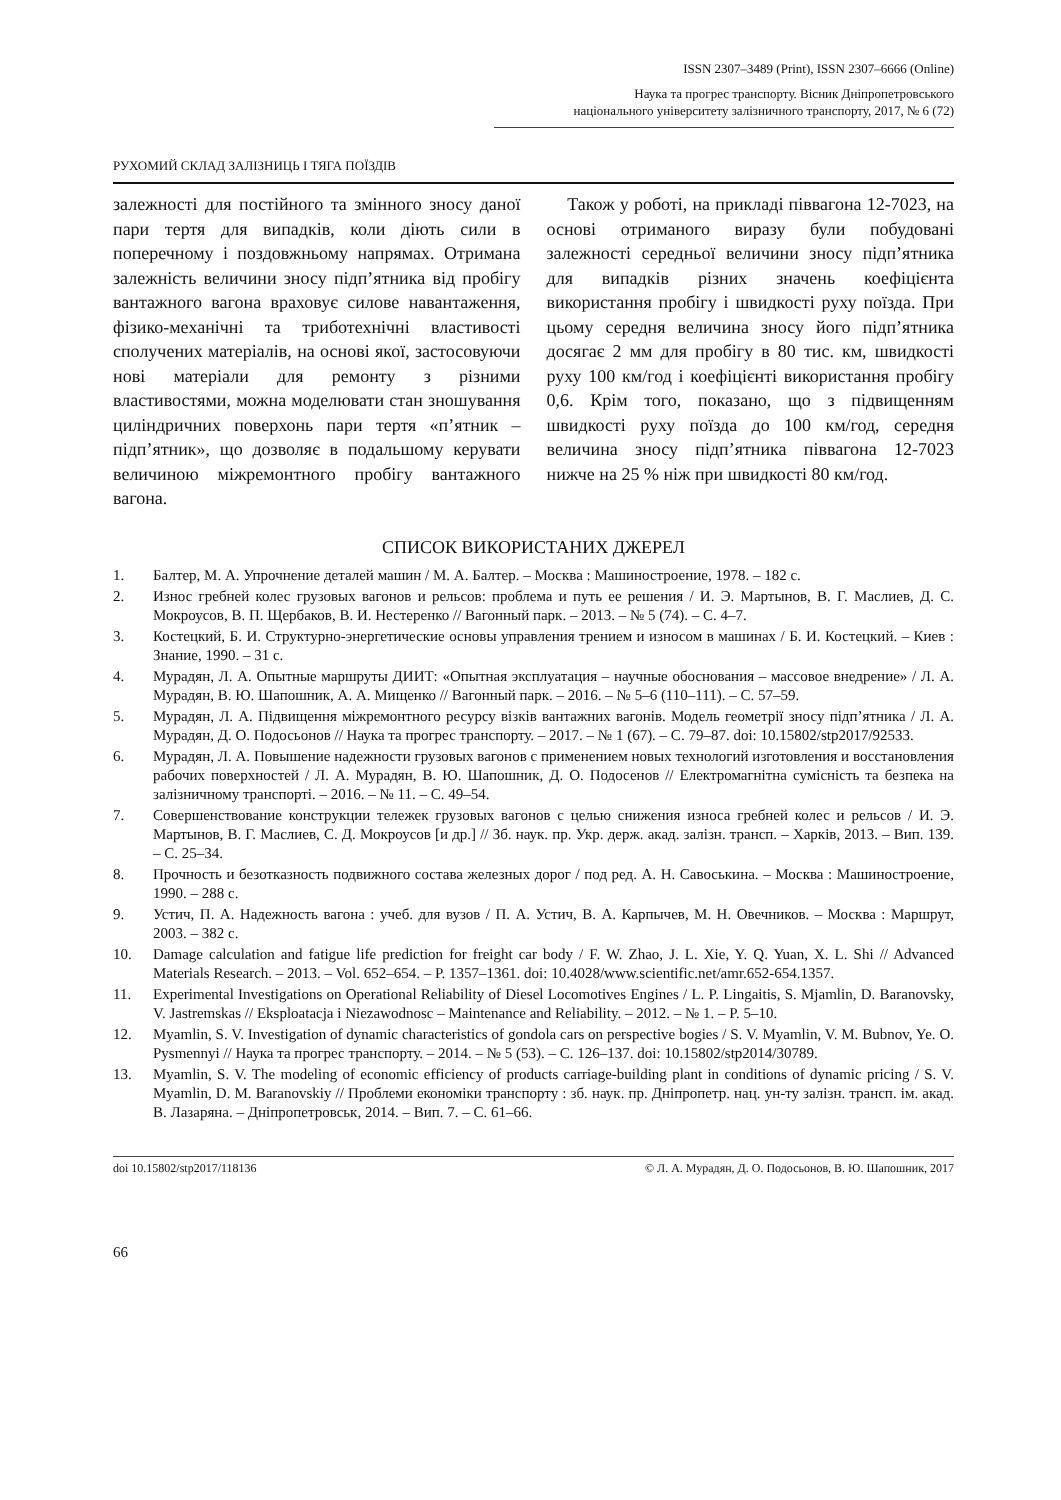ISSN 2307–3489 (Print), ISSN 2307–6666 (Online)
Наука та прогрес транспорту. Вісник Дніпропетровського
національного університету залізничного транспорту, 2017, № 6 (72)
РУХОМИЙ СКЛАД ЗАЛІЗНИЦЬ І ТЯГА ПОЇЗДІВ
залежності для постійного та змінного зносу даної пари тертя для випадків, коли діють сили в поперечному і поздовжньому напрямах. Отримана залежність величини зносу підп’ятника від пробігу вантажного вагона враховує силове навантаження, фізико-механічні та триботехнічні властивості сполучених матеріалів, на основі якої, застосовуючи нові матеріали для ремонту з різними властивостями, можна моделювати стан зношування циліндричних поверхонь пари тертя «п’ятник – підп’ятник», що дозволяє в подальшому керувати величиною міжремонтного пробігу вантажного вагона.
Також у роботі, на прикладі піввагона 12-7023, на основі отриманого виразу були побудовані залежності середньої величини зносу підп’ятника для випадків різних значень коефіцієнта використання пробігу і швидкості руху поїзда. При цьому середня величина зносу його підп’ятника досягає 2 мм для пробігу в 80 тис. км, швидкості руху 100 км/год і коефіцієнті використання пробігу 0,6. Крім того, показано, що з підвищенням швидкості руху поїзда до 100 км/год, середня величина зносу підп’ятника піввагона 12-7023 нижче на 25 % ніж при швидкості 80 км/год.
СПИСОК ВИКОРИСТАНИХ ДЖЕРЕЛ
1. Балтер, М. А. Упрочнение деталей машин / М. А. Балтер. – Москва : Машиностроение, 1978. – 182 с.
2. Износ гребней колес грузовых вагонов и рельсов: проблема и путь ее решения / И. Э. Мартынов, В. Г. Маслиев, Д. С. Мокроусов, В. П. Щербаков, В. И. Нестеренко // Вагонный парк. – 2013. – № 5 (74). – С. 4–7.
3. Костецкий, Б. И. Структурно-энергетические основы управления трением и износом в машинах / Б. И. Костецкий. – Киев : Знание, 1990. – 31 с.
4. Мурадян, Л. А. Опытные маршруты ДИИТ: «Опытная эксплуатация – научные обоснования – массовое внедрение» / Л. А. Мурадян, В. Ю. Шапошник, А. А. Мищенко // Вагонный парк. – 2016. – № 5–6 (110–111). – С. 57–59.
5. Мурадян, Л. А. Підвищення міжремонтного ресурсу візків вантажних вагонів. Модель геометрії зносу підп’ятника / Л. А. Мурадян, Д. О. Подосьонов // Наука та прогрес транспорту. – 2017. – № 1 (67). – С. 79–87. doi: 10.15802/stp2017/92533.
6. Мурадян, Л. А. Повышение надежности грузовых вагонов с применением новых технологий изготовления и восстановления рабочих поверхностей / Л. А. Мурадян, В. Ю. Шапошник, Д. О. Подосенов // Електромагнітна сумісність та безпека на залізничному транспорті. – 2016. – № 11. – С. 49–54.
7. Совершенствование конструкции тележек грузовых вагонов с целью снижения износа гребней колес и рельсов / И. Э. Мартынов, В. Г. Маслиев, С. Д. Мокроусов [и др.] // Зб. наук. пр. Укр. держ. акад. залізн. трансп. – Харків, 2013. – Вип. 139. – С. 25–34.
8. Прочность и безотказность подвижного состава железных дорог / под ред. А. Н. Савоськина. – Москва : Машиностроение, 1990. – 288 с.
9. Устич, П. А. Надежность вагона : учеб. для вузов / П. А. Устич, В. А. Карпычев, М. Н. Овечников. – Москва : Маршрут, 2003. – 382 с.
10. Damage calculation and fatigue life prediction for freight car body / F. W. Zhao, J. L. Xie, Y. Q. Yuan, X. L. Shi // Advanced Materials Research. – 2013. – Vol. 652–654. – P. 1357–1361. doi: 10.4028/www.scientific.net/amr.652-654.1357.
11. Experimental Investigations on Operational Reliability of Diesel Locomotives Engines / L. P. Lingaitis, S. Mjamlin, D. Baranovsky, V. Jastremskas // Eksploatacja i Niezawodnosc – Maintenance and Reliability. – 2012. – № 1. – P. 5–10.
12. Myamlin, S. V. Investigation of dynamic characteristics of gondola cars on perspective bogies / S. V. Myamlin, V. M. Bubnov, Ye. O. Pysmennyi // Наука та прогрес транспорту. – 2014. – № 5 (53). – С. 126–137. doi: 10.15802/stp2014/30789.
13. Myamlin, S. V. The modeling of economic efficiency of products carriage-building plant in conditions of dynamic pricing / S. V. Myamlin, D. M. Baranovskiy // Проблеми економіки транспорту : зб. наук. пр. Дніпропетр. нац. ун-ту залізн. трансп. ім. акад. В. Лазаряна. – Дніпропетровськ, 2014. – Вип. 7. – С. 61–66.
doi 10.15802/stp2017/118136 © Л. А. Мурадян, Д. О. Подосьонов, В. Ю. Шапошник, 2017
66